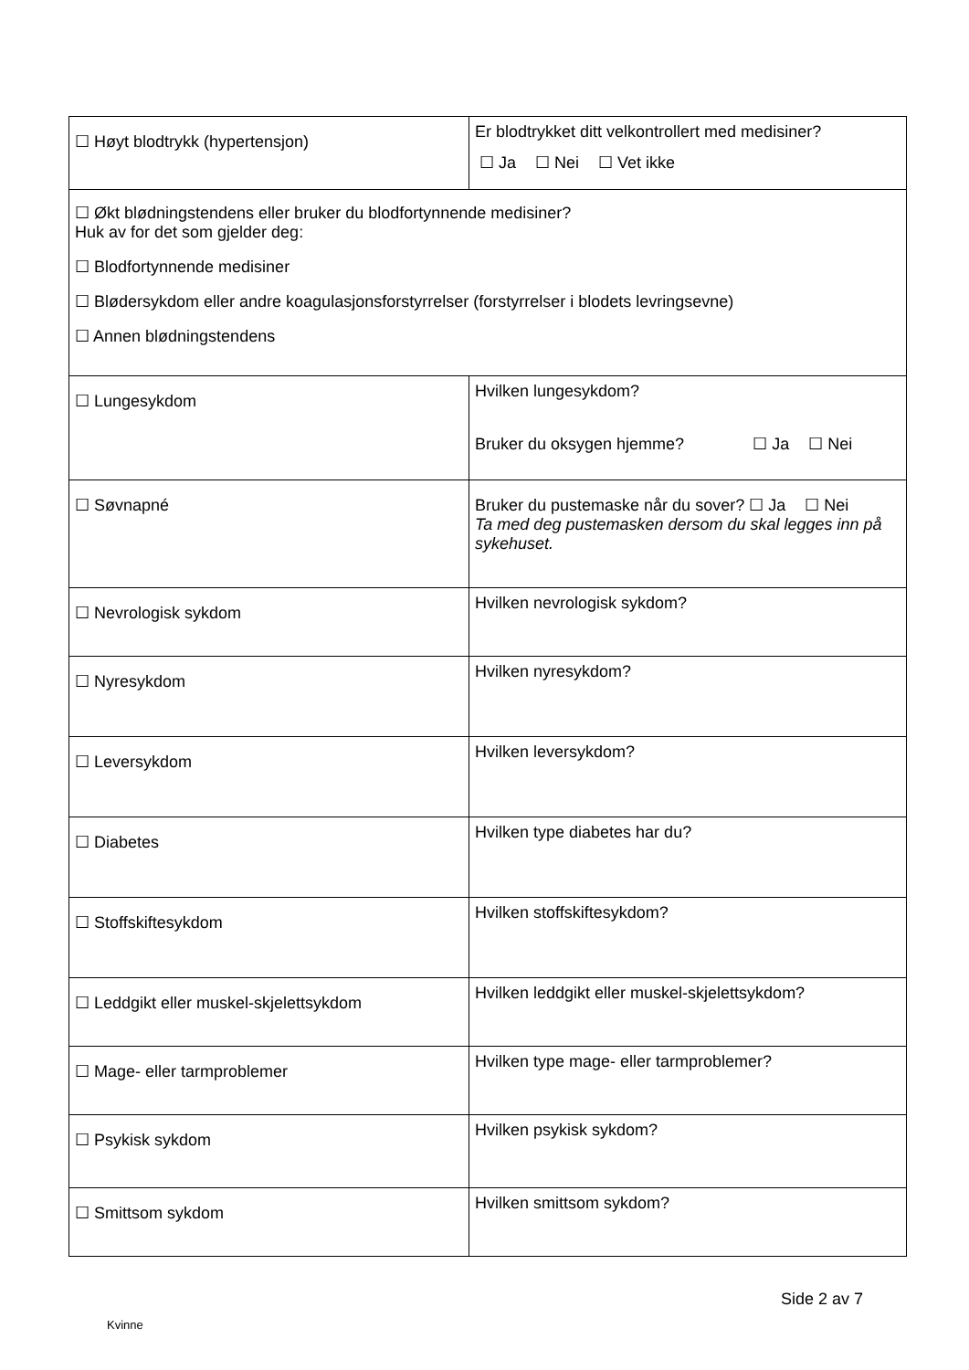| ☐ Høyt blodtrykk (hypertensjon) | Er blodtrykket ditt velkontrollert med medisiner? ☐ Ja ☐ Nei ☐ Vet ikke |
| ☐ Økt blødningstendens eller bruker du blodfortynnende medisiner? Huk av for det som gjelder deg: ☐ Blodfortynnende medisiner ☐ Blødersykdom eller andre koagulasjonsforstyrrelser (forstyrrelser i blodets levringsevne) ☐ Annen blødningstendens | |
| ☐ Lungesykdom | Hvilken lungesykdom? Bruker du oksygen hjemme? ☐ Ja ☐ Nei |
| ☐ Søvnapné | Bruker du pustemaske når du sover? ☐ Ja ☐ Nei Ta med deg pustemasken dersom du skal legges inn på sykehuset. |
| ☐ Nevrologisk sykdom | Hvilken nevrologisk sykdom? |
| ☐ Nyresykdom | Hvilken nyresykdom? |
| ☐ Leversykdom | Hvilken leversykdom? |
| ☐ Diabetes | Hvilken type diabetes har du? |
| ☐ Stoffskiftesykdom | Hvilken stoffskiftesykdom? |
| ☐ Leddgikt eller muskel-skjelettsykdom | Hvilken leddgikt eller muskel-skjelettsykdom? |
| ☐ Mage- eller tarmproblemer | Hvilken type mage- eller tarmproblemer? |
| ☐ Psykisk sykdom | Hvilken psykisk sykdom? |
| ☐ Smittsom sykdom | Hvilken smittsom sykdom? |
Side 2 av 7
Kvinne